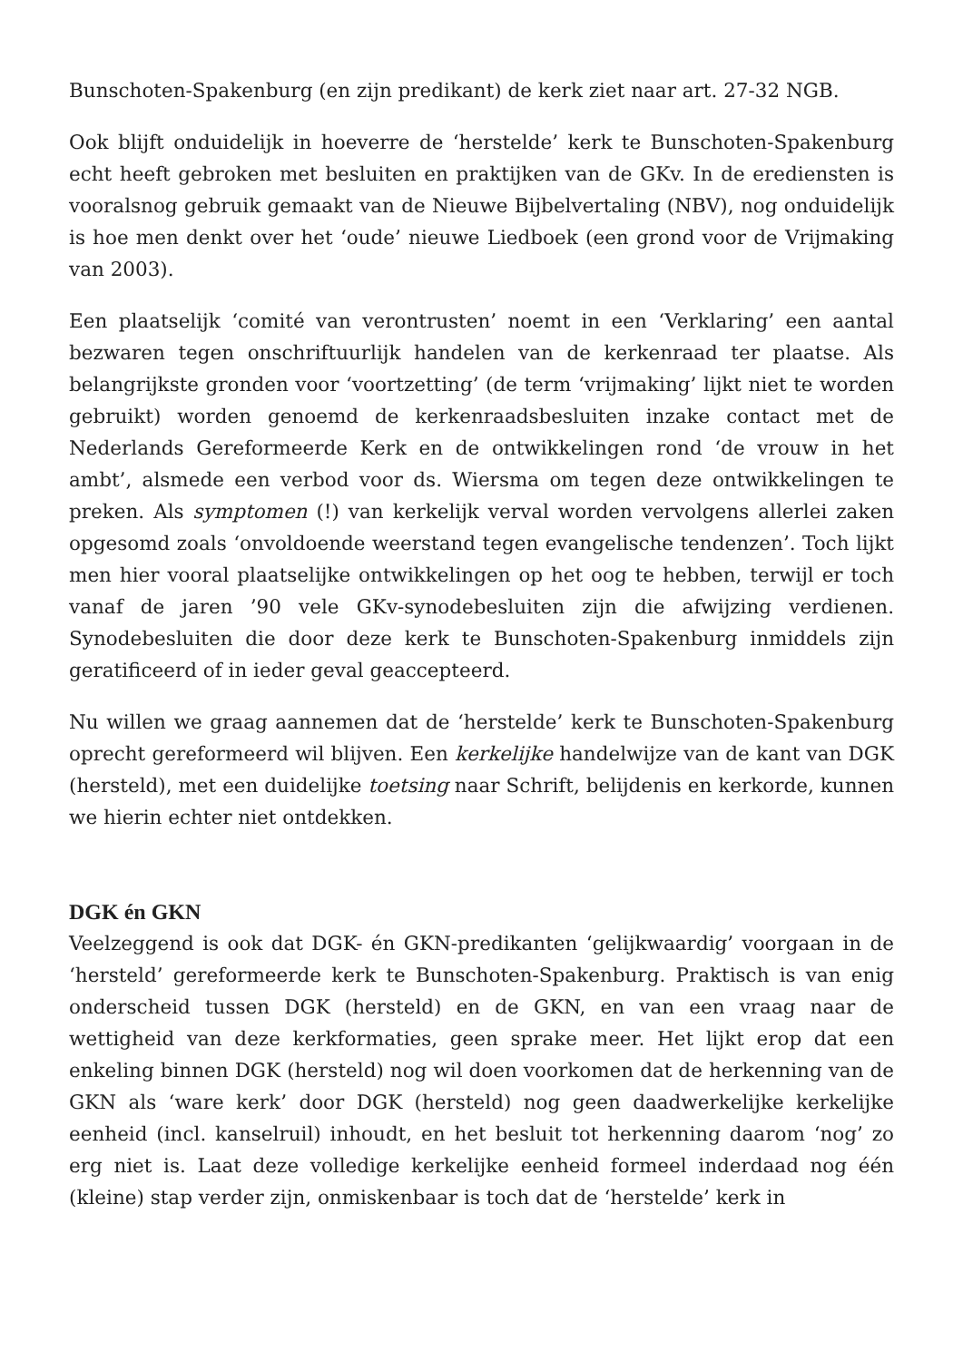Bunschoten-Spakenburg (en zijn predikant) de kerk ziet naar art. 27-32 NGB.
Ook blijft onduidelijk in hoeverre de ‘herstelde’ kerk te Bunschoten-Spakenburg echt heeft gebroken met besluiten en praktijken van de GKv. In de erediensten is vooralsnog gebruik gemaakt van de Nieuwe Bijbelvertaling (NBV), nog onduidelijk is hoe men denkt over het ‘oude’ nieuwe Liedboek (een grond voor de Vrijmaking van 2003).
Een plaatselijk ‘comité van verontrusten’ noemt in een ‘Verklaring’ een aantal bezwaren tegen onschriftuurlijk handelen van de kerkenraad ter plaatse. Als belangrijkste gronden voor ‘voortzetting’ (de term ‘vrijmaking’ lijkt niet te worden gebruikt) worden genoemd de kerkenraadsbesluiten inzake contact met de Nederlands Gereformeerde Kerk en de ontwikkelingen rond ‘de vrouw in het ambt’, alsmede een verbod voor ds. Wiersma om tegen deze ontwikkelingen te preken. Als symptomen (!) van kerkelijk verval worden vervolgens allerlei zaken opgesomd zoals ‘onvoldoende weerstand tegen evangelische tendenzen’. Toch lijkt men hier vooral plaatselijke ontwikkelingen op het oog te hebben, terwijl er toch vanaf de jaren ’90 vele GKv-synodebesluiten zijn die afwijzing verdienen. Synodebesluiten die door deze kerk te Bunschoten-Spakenburg inmiddels zijn geratificeerd of in ieder geval geaccepteerd.
Nu willen we graag aannemen dat de ‘herstelde’ kerk te Bunschoten-Spakenburg oprecht gereformeerd wil blijven. Een kerkelijke handelwijze van de kant van DGK (hersteld), met een duidelijke toetsing naar Schrift, belijdenis en kerkorde, kunnen we hierin echter niet ontdekken.
DGK én GKN
Veelzeggend is ook dat DGK- én GKN-predikanten ‘gelijkwaardig’ voorgaan in de ‘hersteld’ gereformeerde kerk te Bunschoten-Spakenburg. Praktisch is van enig onderscheid tussen DGK (hersteld) en de GKN, en van een vraag naar de wettigheid van deze kerkformaties, geen sprake meer. Het lijkt erop dat een enkeling binnen DGK (hersteld) nog wil doen voorkomen dat de herkenning van de GKN als ‘ware kerk’ door DGK (hersteld) nog geen daadwerkelijke kerkelijke eenheid (incl. kanselruil) inhoudt, en het besluit tot herkenning daarom ‘nog’ zo erg niet is. Laat deze volledige kerkelijke eenheid formeel inderdaad nog één (kleine) stap verder zijn, onmiskenbaar is toch dat de ‘herstelde’ kerk in